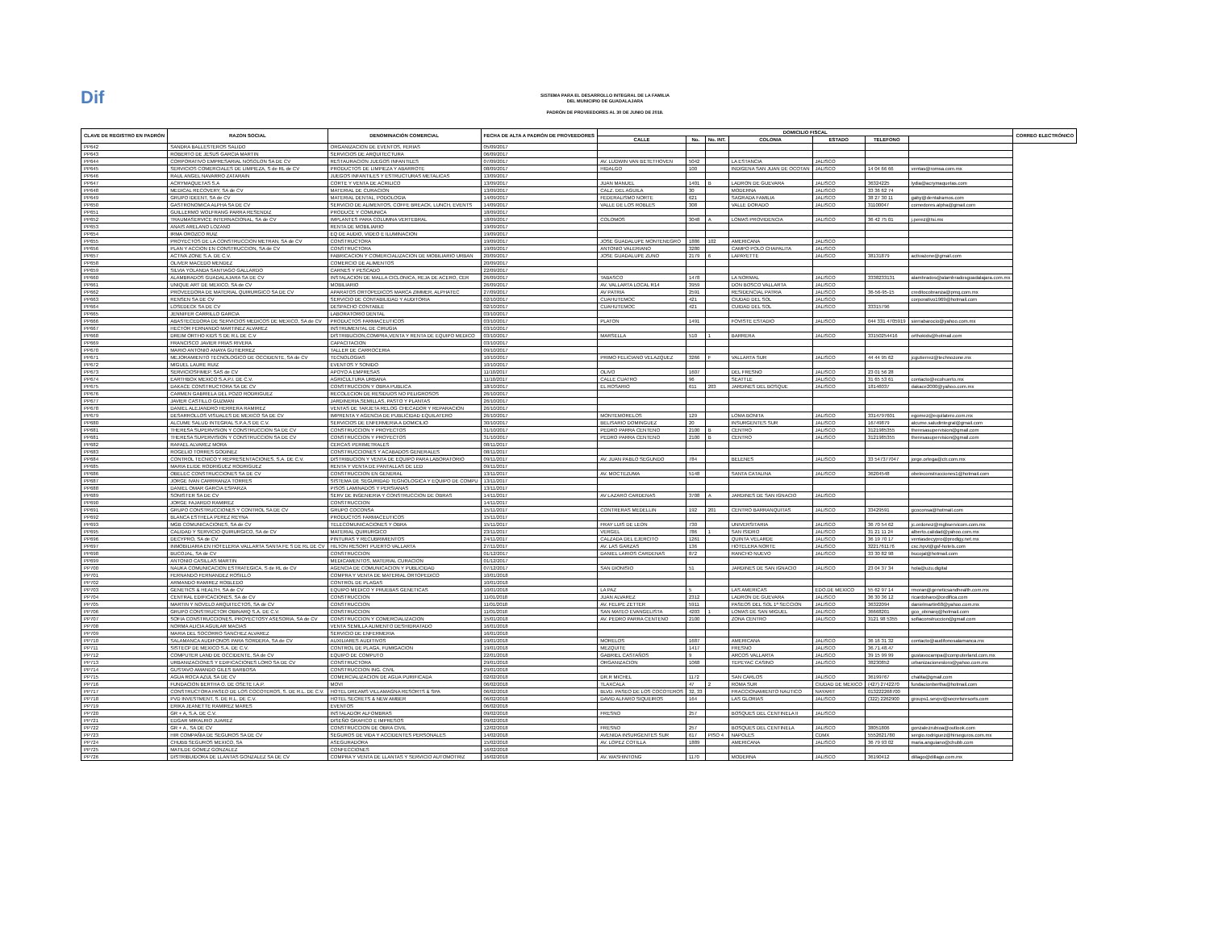Dif
SISTEMA PARA EL DESARROLLO INTEGRAL DE LA FAMILIA
DEL MUNICIPIO DE GUADALAJARA
PADRÓN DE PROVEEDORES AL 30 DE JUNIO DE 2018.
| CLAVE DE REGISTRO EN PADRÓN | RAZON SOCIAL | DENOMINACIÓN COMERCIAL | FECHA DE ALTA A PADRÓN DE PROVEEDORES | DOMICILIO FISCAL | | | | | | | CORREO ELECTRÓNICO |
| --- | --- | --- | --- | --- | --- | --- | --- | --- | --- | --- | --- |
| | | | | CALLE | No. | No. INT. | COLONIA | ESTADO | TELEFONO | | |
| PP642 | SANDRA BALLESTEROS SALIDO | ORGANIZACION DE EVENTOS, FERIAS | 05/09/2017 | | | | | | | | |
| PP643 | ROBERTO DE JESUS GARCIA MARTIN | SERVICIOS DE ARQUITECTURA | 06/09/2017 | | | | | | | | |
| PP644 | CORPORATIVO EMPRESARIAL NOSOLON SA DE CV | RESTAURACION JUEGOS INFANTILES | 07/09/2017 | AV. LUDWIN VAN BETETHOVEN | 5042 | | LA ESTANCIA | JALISCO | | | |
| PP645 | SERVICIOS COMERCIALES DE LIMPIEZA, S de RL de CV | PRODUCTOS DE LIMPIEZA Y ABARROTE | 08/09/2017 | HIDALGO | 100 | | INDIGENA SAN JUAN DE OCOTAN | JALISCO | 14 04 66 66 | ventas@romsa.com.mx | |
| PP646 | RAUL ANGEL NAVARRO ZATARAIN | JUEGOS INFANTILES Y ESTRUCTURAS METALICAS | 13/09/2017 | | | | | | | | |
| PP647 | ACRYMAQUETAS S.A | CORTE Y VENTA DE ACRILICO | 13/09/2017 | JUAN MANUEL | 1401 | B | LADRON DE GUEVARA | JALISCO | 36324225 | lydia@acrymaquetas.com | |
| PP648 | MEDICAL RECOVERY, SA de CV | MATERIAL DE CURACION | 13/09/2017 | CALZ. DEL AGUILA | 30 | | MODERNA | JALISCO | 33 36 62 74 | | |
| PP649 | GRUPO IDEENT, SA de CV | MATERIAL DENTAL, PODOLOGIA | 14/09/2017 | FEDERALISMO NORTE | 621 | | SAGRADA FAMILIA | JALISCO | 38 27 30 11 | gaby@dentalramos.com | |
| PP650 | GASTRONOMICA ALPHA SA DE CV | SERVICIO DE ALIMENTOS, COFFE BREACK, LUNCH, EVENTS | 14/09/2017 | VALLE DE LOS ROBLES | 308 | | VALLE DORADO | JALISCO | 31100047 | comedores.alpha@gmail.com | |
| PP651 | GUILLERMO WOLFRANG PARRA RESENDIZ | PRODUCE Y COMUNICA | 18/09/2017 | | | | | | | | |
| PP652 | TRAUMASERVICE INTERNACIONAL, SA de CV | IMPLANTES PARA COLUMNA VERTEBRAL | 18/09/2017 | COLOMOS | 3048 | A | LOMAS PROVIDENCIA | JALISCO | 36 42 75 01 | j.perez@tsi.mx | |
| PP653 | ANAIS ARELANO LOZANO | RENTA DE MOBILIARIO | 19/09/2017 | | | | | | | | |
| PP654 | IRMA OROZCO RUIZ | EQ DE AUDIO, VIDEO E ILUMINACION | 19/09/2017 | | | | | | | | |
| PP655 | PROYECTOS DE LA CONSTRUCCION METRAN, SA de CV | CONSTRUCTORA | 19/09/2017 | JOSE GUADALUPE MONTENEGRO | 1886 | 102 | AMERICANA | JALISCO | | | |
| PP656 | PLAN Y ACCION EN CONSTRUCCION, SA de CV | CONSTRUCTORA | 19/09/2017 | ANTONIO VALERIANO | 3280 | | CAMPO POLO CHAPALITA | JALISCO | | | |
| PP657 | ACTIVA ZONE S.A. DE C.V. | FABRICACION Y COMERCIALIZACION DE MOBILIARIO URBAN | 20/09/2017 | JOSE GUADALUPE ZUNO | 2179 | 6 | LAPAYETTE | JALISCO | 38131879 | activazone@gmail.com | |
| PP658 | OLIVER MACEDO MENDEZ | COMERCIO DE ALIMENTOS | 20/09/2017 | | | | | | | | |
| PP659 | SILVIA YOLANDA SANTIAGO GALLARDO | CARNES Y PESCADO | 22/09/2017 | | | | | | | | |
| PP660 | ALAMBRADOS GUADALAJARA SA DE CV | INSTALACION DE MALLA CICLONICA, REJA DE ACERO, CER | 26/09/2017 | TABASCO | 1478 | | LA NORMAL | JALISCO | 3338233131 | alambrados@alambradosguadalajara.com.mx | |
| PP661 | UNIQUE ART DE MEXICO, SA de CV | MOBILIARIO | 26/09/2017 | AV. VALLARTA LOCAL R14 | 3959 | | DON BOSCO VALLARTA | JALISCO | | | |
| PP662 | PROVEEDORA DE MATERIAL QUIRURGICO SA DE CV | APARATOS ORTOPEDICOS MARCA ZIMMER, ALPHATEC | 27/09/2017 | AV PATRIA | 2591 | | RESIDENCIAL PATRIA | JALISCO | 36-56-95-15 | creditocobranza@pmq.com.mx | |
| PP663 | RENSEN SA DE CV | SERVICIO DE CONTABILIDAD Y AUDITORIA | 02/10/2017 | CUAHUTEMOC | 421 | | CIUDAD DEL SOL | JALISCO | | corporativo1969@hotmail.com | |
| PP664 | LOSEDECK SA DE CV | DESPACHO CONTABLE | 02/10/2017 | CUAHUTEMOC | 421 | | CUIDAD DEL SOL | JALISCO | 33315796 | | |
| PP665 | JENNIFER CARRILLO GARCIA | LABORATORIO DENTAL | 03/10/2017 | | | | | | | | |
| PP666 | ABASTECEDORA DE SERVICIOS MEDICOS DE MEXICO, SA de CV | PRODUCTOS FARMACEUTICOS | 03/10/2017 | PLATON | 1491 | | FOVISTE ESTADIO | JALISCO | 044 331 4705919 | sierrabarocio@yahoo.com.mx | |
| PP667 | HECTOR FERNANDO MARTINEZ ALVAREZ | INSTRUMENTAL DE CIRUGIA | 03/10/2017 | | | | | | | | |
| PP668 | DREIM ORTHO KIDS S DE R.L DE C.V | DISTRIBUCION,COMPRA,VENTA Y RENTA DE EQUIPO MEDICO | 03/10/2017 | MARSELLA | 510 | 1 | BARRERA | JALISCO | 33150254416 | orthokids@hotmail.com | |
| PP669 | FRANCISCO JAVIER FRIAS RIVERA | CAPACITACION | 03/10/2017 | | | | | | | | |
| PP670 | MARIO ANTONIO ANAYA GUTIERREZ | TALLER DE CARROCERIA | 09/10/2017 | | | | | | | | |
| PP671 | MEJORAMIENTO TECNOLOGICO DE OCCIDENTE, SA de CV | TECNOLOGIAS | 10/10/2017 | PRIMO FELICIANO VELAZQUEZ | 3266 | F | VALLARTA SUR | JALISCO | 44 44 95 62 | jcgutierrez@technozone.mx | |
| PP672 | MIGUEL LAURE RUIZ | EVENTOS Y SONIDO | 10/10/2017 | | | | | | | | |
| PP673 | SERVICIOSFIMEP, SAS de CV | APOYO A EMPRESAS | 11/10/2017 | OLIVO | 1607 | | DEL FRESNO | JALISCO | 23 01 56 28 | | |
| PP674 | EARTHBOX MEXICO S.A.P.I. DE C.V. | AGRICULTURA URBANA | 11/10/2017 | CALLE CUATRO | 96 | | SEATTLE | JALISCO | 31 65 53 61 | contacto@ecohuerto.mx | |
| PP675 | DAKACE CONSTRUCTORA SA DE CV | CONSTRUCCION Y OBRA PUBLICA | 18/10/2017 | EL ROSARIO | 611 | 203 | JARDINES DEL BOSQUE | JALISCO | 18146037 | dakace2000@yahoo.com.mx | |
| PP676 | CARMEN GABRIELA DEL POZO RODRIGUEZ | RECOLECION DE RESIDUOS NO PELIGROSOS | 26/10/2017 | | | | | | | | |
| PP677 | JAVIER CASTILLO GUZMAN | JARDINERIA,SEMILLAS, PASTO Y PLANTAS | 26/10/2017 | | | | | | | | |
| PP678 | DANIEL ALEJANDRO HERRERA RAMIREZ | VENTAS DE TARJETA RELOG CHECADOR Y REPARACION | 26/10/2017 | | | | | | | | |
| PP679 | DESARROLLOS VISUALES DE MEXICO SA DE CV | IMPRENTA Y AGENCIA DE PUBLICIDAD EQUILATERO | 26/10/2017 | MONTEMORELOS | 129 | | LOMA BONITA | JALISCO | 3314797601 | egomez@equilatero.com.mx | |
| PP680 | ALCUME SALUD INTEGRAL S.P.A.S DE C.V. | SERVICIOS DE ENFERMERIA A DOMICILIO | 30/10/2017 | BELISARIO DOMINGUEZ | 20 | | INSURGENTES SUR | JALISCO | 16749879 | alcume.saludintegral@gmail.com | |
| PP681 | THERESA SUPERVISION Y CONSTRUCCION SA DE CV | CONSTRUCCION Y PROYECTOS | 31/10/2017 | PEDRO PARRA CENTENO | 2100 | B | CENTRO | JALISCO | 3121985355 | theresasupervision@gmail.com | |
| PP681 | THERESA SUPERVISION Y CONSTRUCCION SA DE CV | CONSTRUCCION Y PROYECTOS | 31/10/2017 | PEDRO PARRA CENTENO | 2100 | B | CENTRO | JALISCO | 3121985355 | theresasupervision@gmail.com | |
| PP682 | RAFAEL ALVAREZ MORA | CERCAS PERIMETRALES | 08/11/2017 | | | | | | | | |
| PP683 | ROGELIO TORRES GODINEZ | CONSTRUCCIONES Y ACABADOS GENERALES | 08/11/2017 | | | | | | | | |
| PP684 | CONTROL TECNICO Y REPRESENTACIONES, S.A. DE C.V. | DISTRIBUCION Y VENTA DE EQUIPO PARA LABORATORIO | 09/11/2017 | AV. JUAN PABLO SEGUNDO | 784 | | BELENES | JALISCO | 33 547377047 | jorge.ortega@ctr.com.mx | |
| PP685 | MARIA ELIDE RODRIGUEZ RODRIGUEZ | RENTA Y VENTA DE PANTALLAS DE LED | 09/11/2017 | | | | | | | | |
| PP686 | OBELEC CONSTRUCCIONES SA DE CV | CONSTRUCCION EN GENERAL | 13/11/2017 | AV. MOCTEZUMA | 5148 | | SANTA CATALINA | JALISCO | 36204548 | obeleconstrucciones1@hotmail.com | |
| PP687 | JORGE IVAN CARRRANZA TORRES | SISTEMA DE SEGURIDAD TEGNOLOGICA Y EQUIPO DE COMPU | 13/11/2017 | | | | | | | | |
| PP688 | DANIEL OMAR GARCIA ESPARZA | PISOS LAMINADOS Y PERSIANAS | 13/11/2017 | | | | | | | | |
| PP689 | SONISTER SA DE CV | SERV DE INGENIERIA Y CONSTRUCCION DE OBRAS | 14/11/2017 | AV LAZARO CARDENAS | 3708 | A | JARDINES DE SAN IGNACIO | JALISCO | | | |
| PP690 | JORGE FAJARDO RAMIREZ | CONSTRUCCION | 14/11/2017 | | | | | | | | |
| PP691 | GRUPO CONSTRUCCIONES Y CONTROL SA DE CV | GRUPO COCONSA | 15/11/2017 | CONTRERAS MEDELLIN | 192 | 201 | CENTRO BARRANQUITAS | JALISCO | 33429591 | gcoconsa@hotmail.com | |
| PP692 | BLANCA ESTHELA PEREZ REYNA | PRODUCTOS FARMACEUTICOS | 15/11/2017 | | | | | | | | |
| PP693 | MGB COMUNICACIONES, SA de CV | TELECOMUNICACIONES Y OBRA | 15/11/2017 | FRAY LUIS DE LEON | 730 | | UNIVERSITARIA | JALISCO | 36 70 54 62 | jc.ordonez@mgbservicom.com.mx | |
| PP695 | CALIDAD Y SERVICIO QUIRURGICO, SA de CV | MATERIAL QUIRURGICO | 23/11/2017 | VERGEL | 786 | 1 | SAN ISIDRO | JALISCO | 31 21 11 24 | alberto.calidad@yahoo.com.mx | |
| PP696 | DECYPRO, SA de CV | PINTURAS Y RECUBRIMIENTOS | 24/11/2017 | CALZADA DEL EJERCITO | 1261 | | QUINTA VELARDE | JALISCO | 36 19 70 17 | ventasdecypro@prodigy.net.mx | |
| PP697 | INMOBILIARIA EN HOTELERIA VALLARTA SANTA FE S DE RL DE CV | HILTON RESORT PUERTO VALLARTA | 27/11/2017 | AV. LAS GARZAS | 136 | | HOTELERA NORTE | JALISCO | 3221761176 | cxc.hpvt@gsf-hotels.com | |
| PP698 | BUCOJAL, SA de CV | CONSTRUCCION | 01/12/2017 | DANIEL LARIOS CARDENAS | 872 | | RANCHO NUEVO | JALISCO | 33 30 82 98 | bucojal@hotmail.com | |
| PP699 | ANTONIO CASILLAS MARTIN | MEDICAMENTOS, MATERIAL CURACION | 01/12/2017 | | | | | | | | |
| PP700 | NAUKA COMUNICACION ESTRATEGICA, S de RL de CV | AGENCIA DE COMUNICACION Y PUBLICIDAD | 07/12/2017 | SAN DIONISIO | 51 | | JARDINES DE SAN IGNACIO | JALISCO | 23 04 37 34 | hola@uzu.digital | |
| PP701 | FERNANDO FERNANDEZ ROSILLO | COMPRA Y VENTA DE MATERIAL ORTOPEDICO | 10/01/2018 | | | | | | | | |
| PP702 | ARMANDO RAMIREZ ROBLEDO | CONTROL DE PLAGAS | 10/01/2018 | | | | | | | | |
| PP703 | GENETICS & HEALTH, SA de CV | EQUIPO MEDICO Y PRUEBAS GENETICAS | 10/01/2018 | LA PAZ | 5 | | LAS AMERICAS | EDO.DE MEXICO | 55 62 97 14 | rmoran@geneticsandhealth.com.mx | |
| PP704 | CENTRAL EDIFICACIONES, SA de CV | CONSTRUCCION | 11/01/2018 | JUAN ALVAREZ | 2312 | | LADRON DE GUEVARA | JALISCO | 36 30 36 12 | ricardoharo@cedifica.com | |
| PP705 | MARTIN Y NOVELO ARQUITECTOS, SA de CV | CONSTRUCCION | 11/01/2018 | AV. FELIPE ZETTER | 5911 | | PASEOS DEL SOL 1ª SECCION | JALISCO | 36322094 | danielmartin68@yahoo.com.mx | |
| PP706 | GRUPO CONSTRUCTOR OBINARQ S.A. DE C.V. | CONSTRUCCION | 11/01/2018 | SAN MATEO EVANGELISTA | 4203 | 1 | LOMAS DE SAN MIGUEL | JALISCO | 36668201 | gco_obinarq@hotmail.com | |
| PP707 | SOFIA CONSTRUCCIONES, PROYECTOSY ASESORIA, SA de CV | CONSTRUCCION Y COMERCIALIZACION | 15/01/2018 | AV. PEDRO PARRA CENTENO | 2100 | | ZONA CENTRO | JALISCO | 3121 98 5355 | sofiaconstruccion@gmail.com | |
| PP708 | NORMA ALICIA AGUILAR MACIAS | VENTA SEMILLA ALIMENTO DESHIDRATADO | 16/01/2018 | | | | | | | | |
| PP709 | MARIA DEL SOCORRO SANCHEZ ALVAREZ | SERVICIO DE ENFERMERIA | 16/01/2018 | | | | | | | | |
| PP710 | SALAMANCA AUDIFONOS PARA SORDERA, SA de CV | AUXILIARES AUDITIVOS | 19/01/2018 | MORELOS | 1687 | | AMERICANA | JALISCO | 36 16 31 32 | contacto@audifonosalamanca.mx | |
| PP711 | SISTECP DE MEXICO S.A. DE C.V. | CONTROL DE PLAGA, FUMIGACION | 19/01/2018 | MEZQUITE | 1417 | | FRESNO | JALISCO | 36.71.48.47 | | |
| PP712 | COMPUTER LAND DE OCCIDENTE, SA de CV | EQUIPO DE COMPUTO | 22/01/2018 | GABRIEL CASTAÑOS | 9 | | ARCOS VALLARTA | JALISCO | 39 15 99 99 | gustavocampa@computerland.com.mx | |
| PP713 | URBANIZACIONES Y EDIFICACIONES LORO SA DE CV | CONSTRUCTORA | 29/01/2018 | ORGANIZACION | 1068 | | TEPEYAC CASINO | JALISCO | 38230852 | urbanizacionesloro@yahoo.com.mx | |
| PP714 | GUSTAVO AMANDO GILES BARBOSA | CONSTRUCCION ING. CIVIL | 29/01/2018 | | | | | | | | |
| PP715 | AGUA ROCA AZUL SA DE CV | COMERCIALIZACION DE AGUA PURIFICADA | 02/02/2018 | DR.R MICHEL | 1172 | | SAN CARLOS | JALISCO | 36199767 | chalita@gmail.com | |
| PP716 | FUNDACION BERTHA O. DE OSETE I.A.P. | MOVI | 06/02/2018 | TLAXCALA | 47 | 2 | ROMA SUR | CIUDAD DE MEXICO | (427) 2742270 | fundacionbertha@hotmail.com | |
| PP717 | CONSTRUCTORA PASEO DE LOS COCOTEROS, S. DE R.L. DE C.V. | HOTEL DREAMS VILLAMAGNA RESORTS & SPA | 06/02/2018 | BLVD. PASEO DE LOS COCOTEROS | 32, 33 | | FRACCIONAMIENTO NAUTICO | NAYARIT | 013222268700 | | |
| PP718 | PVD INVESTMENT, S. DE R.L. DE C.V. | HOTEL SECRETS & NEW AMBER | 06/02/2018 | DAVID ALFARO SIQUEIROS | 164 | | LAS GLORIAS | JALISCO | (322) 2262900 | groups1.sevpv@secretsresorts.com | |
| PP719 | ERIKA JEANETTE RAMIREZ MARES | EVENTOS | 06/02/2018 | | | | | | | | |
| PP720 | GR + A, S.A. DE C.V. | INSTALADOR ALFOMBRAS | 09/02/2018 | FRESNO | 257 | | BOSQUES DEL CENTINELA II | JALISCO | | | |
| PP721 | EDGAR MIRALRIO JUAREZ | DISEÑO GRAFICO E IMPRESOS | 09/02/2018 | | | | | | | | |
| PP722 | GR + A , SA DE CV | CONSTRUCCION DE OBRA CIVIL | 12/02/2018 | FRESNO | 257 | | BOSQUES DEL CENTINELA | JALISCO | 38051806 | gonzalezrubioa@outlook.com | |
| PP723 | HIR COMPAÑIA DE SEGUROS SA DE CV | SEGUROS DE VIDA Y ACCIDENTES PERSONALES | 14/02/2018 | AVENIDA INSURGENTES SUR | 617 | PISO 4 | NAPOLES | CDMX | 5552621780 | sergio.rodriguez@hirseguros.com.mx | |
| PP724 | CHUBB SEGUROS MEXICO, SA | ASEGURADORA | 15/02/2018 | AV. LOPEZ COTILLA | 1889 | | AMERICANA | JALISCO | 36 79 93 02 | maria.anguiano@chubb.com | |
| PP725 | MATILDE GOMEZ GONZALEZ | CONFECCIONES | 16/02/2018 | | | | | | | | |
| PP726 | DISTRIBUIDORA DE LLANTAS GONZALEZ SA DE CV | COMPRA Y VENTA DE LLANTAS Y SERVICIO AUTOMOTRIZ | 16/02/2018 | AV. WASHINTONG | 1170 | | MODERNA | JALISCO | 36190412 | dillago@dillago.com.mx | |